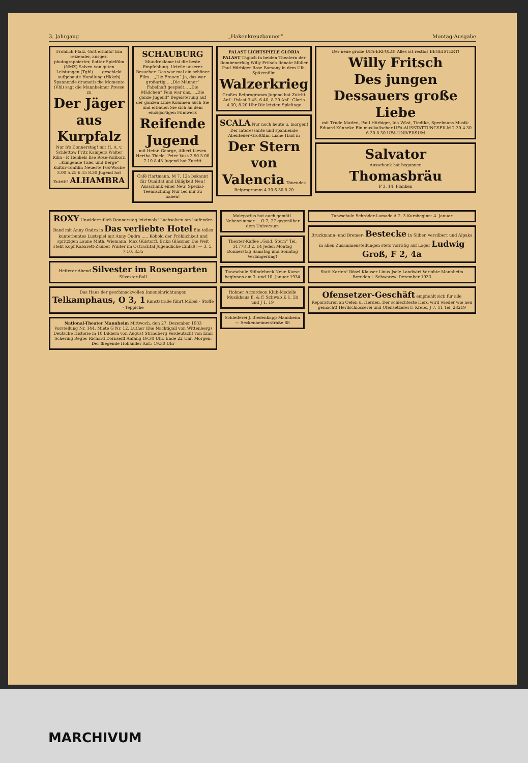3. Jahrgang „Hakenkreuzbanner“Montag-Ausgabe
Fröhlich Pfalz, Gott erhalts! Ein reizender, ausgez. photographierter, flotter Spielfilm (NMZ) Salven von guten Leistungen (Tgbl) . . . geschickt aufgebaute Handlung (Hkkzb) Spannende dramatische Momente (Vbl) sagt die Mannheimer Presse zu
Der Jäger aus Kurpfalz
Nur b's Donnerstag! mit H. A. v. Schlettow Fritz Kampers Walter Rilla - P. Henkels Ilse Rose-Vollborn „Klingende Täler und Berge“ Kultur-Tonfilm Neueste Fox-Woche 3.00 5.25 6.15 8.30 Jugend hat Zutritt! ALHAMBRA
SCHAUBURG
Mundreklame ist die beste Empfehlung. Urteile unserer Besucher: Das war mal ein schöner Film... „Die Frauen“ Ja, das war großartig... „Die Männer“ Fabelhaft gespielt... „Die Mädchen“ Fein war das... „Die ganze Jugend“ Begeisterung auf der ganzen Linie Kommen auch Sie und erbauen Sie sich an dem einzigartigen Filmwerk
Reifende Jugend
mit Heinr. George, Albert Lieven Hertha Thiele, Peter Voss 2.50 5.00 7.10 8.45 Jugend hat Zutritt
Café Hartmann, M 7, 12a bekannt für Qualität und Billigkeit Neu! Ausschank einer Neu! Spezial-Teemischung Nur bei mir zu haben!
PALAST LICHTSPIELE GLORIA PALAST Täglich in beiden Theatern der Bombenerfolg Willy Fritsch Renate Müller Paul Hörbiger Rose Barsony in dem Ufa-Spitzenfilm Walzerkrieg Großes Beiprogramm Jugend hat Zutritt Anf.: Palast 3.45, 6.40, 8.20 Anf.: Gloria 4.30, 8.20 Uhr Die letzten Spieltage
SCALA Nur noch heute u. morgen! Der interessante und spannende Abenteuer-Großfilm: Liane Haid in Der Stern von Valencia Tönendes Beiprogramm 4.30 6.30 8.20
Der neue große UFA-ERFOLG! Alles ist restlos BEGEISTERT!
Willy Fritsch
Des jungen Dessauers große Liebe
mit Trude Marlen, Paul Hörbiger, Ida Wüst, Tiedtke, Speelmans Musik: Eduard Künneke Ein musikalischer UFA-AUSSTATTUNGSFILM 2.30 4.30 6.30 8.30 UFA-UNIVERSUM
Salvator
Ausschank hat begonnen
Thomasbräu
P 3, 14, Planken
ROXY Unwiderruflich Donnerstag letztmals! Lachsalven am laufenden Band mit Anny Ondra in Das verliebte Hotel Ein tolles kunterbuntes Lustspiel mit Anny Ondra ..... Kobold der Fröhlichkeit und spritzigen Laune Math. Wiemann, Max Gülstorff, Erika Glässner Die Welt steht Kopf Kabarett-Zauber Winter im Ostrachtal Jugendliche Einlaß! — 3, 5, 7.10, 8.35
Heiterer Abend Silvester im Rosengarten Silvester-Ball
Das Haus der geschmackvollen Inneneinrichtungen Telkamphaus, O 3, 1 Kunststraße führt Möbel - Stoffe - Teppiche
National-Theater Mannheim Mittwoch, den 27. Dezember 1933 Vorstellung Nr. 144. Miete G Nr. 12. Luther (Die Nachtigall von Wittenberg) Deutsche Historie in 10 Bildern von August Strindberg Verdeutscht von Emil Schering Regie: Richard Dornseiff Anfang 19.30 Uhr. Ende 22 Uhr. Morgen: Der fliegende Holländer Anf.: 19.30 Uhr
Maleparius hat auch gemütl. Nebenzimmer ... O 7, 27 gegenüber dem Universum
Theater-Kaffee „Gold. Stern“ Tel. 31778 B 2, 14 Jeden Montag Donnerstag Samstag und Sonntag Verlängerung!
Tanzschule Stündebeek Neue Kurse beginnen am 3. und 10. Januar 1934
Hohner Accordeon Klub-Modelle Musikhaus E. & F. Schwab K 1, 5b und J 1, 19
Schleiferei J. Biedenkapp Mannheim — Seckenheimerstraße 88
Tanzschule Schröder-Lamade A 2, 3 Kursbeginn: 4. Januar
Bruckmann- und Bremer- Bestecke In Silber, versilbert und Alpaka in allen Zusammenstellungen stets vorrätig auf Lager Ludwig Groß, F 2, 4a
Statt Karten! Rösel Klauser Linus Jsele Landwirt Verlobte Mannheim Brenden i. Schwarzw. Dezember 1933
Ofensetzer-Geschäft empfiehlt sich für alle Reparaturen an Oefen u. Herden. Der schlechteste Herd wird wieder wie neu gemacht! Herdschlosserei und Ofensetzerei F. Krebs, J 7, 11 Tel. 28219
MARCHIVUM